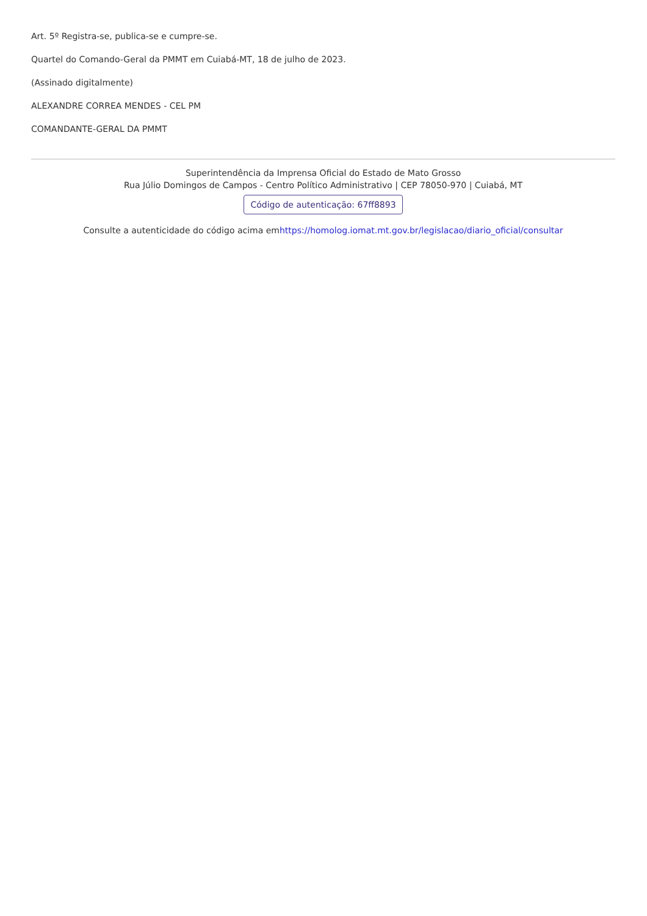Art. 5º Registra-se, publica-se e cumpre-se.
Quartel do Comando-Geral da PMMT em Cuiabá-MT, 18 de julho de 2023.
(Assinado digitalmente)
ALEXANDRE CORREA MENDES - CEL PM
COMANDANTE-GERAL DA PMMT
Superintendência da Imprensa Oficial do Estado de Mato Grosso
Rua Júlio Domingos de Campos - Centro Político Administrativo | CEP 78050-970 | Cuiabá, MT
Código de autenticação: 67ff8893
Consulte a autenticidade do código acima emhttps://homolog.iomat.mt.gov.br/legislacao/diario_oficial/consultar